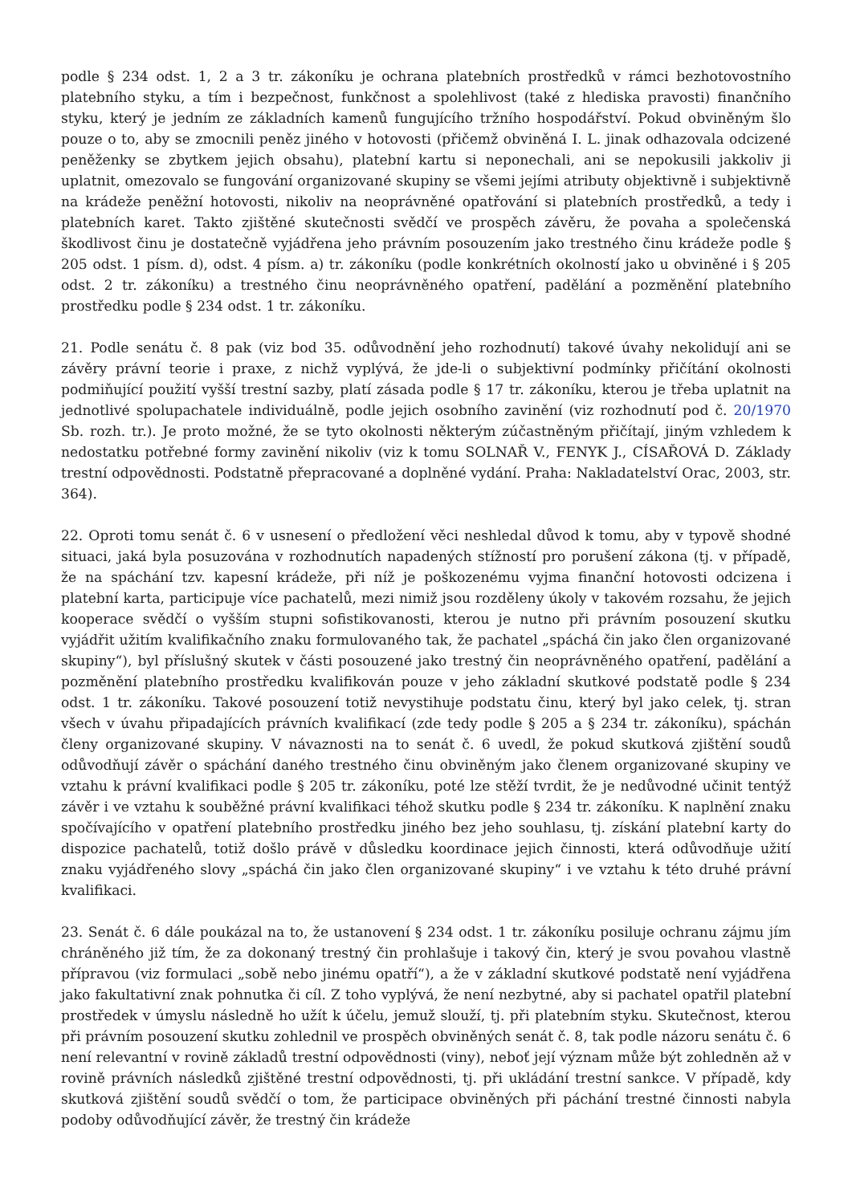podle § 234 odst. 1, 2 a 3 tr. zákoníku je ochrana platebních prostředků v rámci bezhotovostního platebního styku, a tím i bezpečnost, funkčnost a spolehlivost (také z hlediska pravosti) finančního styku, který je jedním ze základních kamenů fungujícího tržního hospodářství. Pokud obviněným šlo pouze o to, aby se zmocnili peněz jiného v hotovosti (přičemž obviněná I. L. jinak odhazovala odcizené peněženky se zbytkem jejich obsahu), platební kartu si neponechali, ani se nepokusili jakkoliv ji uplatnit, omezovalo se fungování organizované skupiny se všemi jejími atributy objektivně i subjektivně na krádeže peněžní hotovosti, nikoliv na neoprávněné opatřování si platebních prostředků, a tedy i platebních karet. Takto zjištěné skutečnosti svědčí ve prospěch závěru, že povaha a společenská škodlivost činu je dostatečně vyjádřena jeho právním posouzením jako trestného činu krádeže podle § 205 odst. 1 písm. d), odst. 4 písm. a) tr. zákoníku (podle konkrétních okolností jako u obviněné i § 205 odst. 2 tr. zákoníku) a trestného činu neoprávněného opatření, padělání a pozměnění platebního prostředku podle § 234 odst. 1 tr. zákoníku.
21. Podle senátu č. 8 pak (viz bod 35. odůvodnění jeho rozhodnutí) takové úvahy nekolidují ani se závěry právní teorie i praxe, z nichž vyplývá, že jde-li o subjektivní podmínky přičítání okolnosti podmiňující použití vyšší trestní sazby, platí zásada podle § 17 tr. zákoníku, kterou je třeba uplatnit na jednotlivé spolupachatele individuálně, podle jejich osobního zavinění (viz rozhodnutí pod č. 20/1970 Sb. rozh. tr.). Je proto možné, že se tyto okolnosti některým zúčastněným přičítají, jiným vzhledem k nedostatku potřebné formy zavinění nikoliv (viz k tomu SOLNAŘ V., FENYK J., CÍSAŘOVÁ D. Základy trestní odpovědnosti. Podstatně přepracované a doplněné vydání. Praha: Nakladatelství Orac, 2003, str. 364).
22. Oproti tomu senát č. 6 v usnesení o předložení věci neshledal důvod k tomu, aby v typově shodné situaci, jaká byla posuzována v rozhodnutích napadených stížností pro porušení zákona (tj. v případě, že na spáchání tzv. kapesní krádeže, při níž je poškozenému vyjma finanční hotovosti odcizena i platební karta, participuje více pachatelů, mezi nimiž jsou rozděleny úkoly v takovém rozsahu, že jejich kooperace svědčí o vyšším stupni sofistikovanosti, kterou je nutno při právním posouzení skutku vyjádřit užitím kvalifikačního znaku formulovaného tak, že pachatel „spáchá čin jako člen organizované skupiny“), byl příslušný skutek v části posouzené jako trestný čin neoprávněného opatření, padělání a pozměnění platebního prostředku kvalifikován pouze v jeho základní skutkové podstatě podle § 234 odst. 1 tr. zákoníku. Takové posouzení totiž nevystihuje podstatu činu, který byl jako celek, tj. stran všech v úvahu připadajících právních kvalifikací (zde tedy podle § 205 a § 234 tr. zákoníku), spáchán členy organizované skupiny. V návaznosti na to senát č. 6 uvedl, že pokud skutková zjištění soudů odůvodňují závěr o spáchání daného trestného činu obviněným jako členem organizované skupiny ve vztahu k právní kvalifikaci podle § 205 tr. zákoníku, poté lze stěží tvrdit, že je nedůvodné učinit tentýž závěr i ve vztahu k souběžné právní kvalifikaci téhož skutku podle § 234 tr. zákoníku. K naplnění znaku spočívajícího v opatření platebního prostředku jiného bez jeho souhlasu, tj. získání platební karty do dispozice pachatelů, totiž došlo právě v důsledku koordinace jejich činnosti, která odůvodňuje užití znaku vyjádřeného slovy „spáchá čin jako člen organizované skupiny“ i ve vztahu k této druhé právní kvalifikaci.
23. Senát č. 6 dále poukázal na to, že ustanovení § 234 odst. 1 tr. zákoníku posiluje ochranu zájmu jím chráněného již tím, že za dokonaný trestný čin prohlašuje i takový čin, který je svou povahou vlastně přípravou (viz formulaci „sobě nebo jinému opatří“), a že v základní skutkové podstatě není vyjádřena jako fakultativní znak pohnutka či cíl. Z toho vyplývá, že není nezbytné, aby si pachatel opatřil platební prostředek v úmyslu následně ho užít k účelu, jemuž slouží, tj. při platebním styku. Skutečnost, kterou při právním posouzení skutku zohlednil ve prospěch obviněných senát č. 8, tak podle názoru senátu č. 6 není relevantní v rovině základů trestní odpovědnosti (viny), neboť její význam může být zohledněn až v rovině právních následků zjištěné trestní odpovědnosti, tj. při ukládání trestní sankce. V případě, kdy skutková zjištění soudů svědčí o tom, že participace obviněných při páchání trestné činnosti nabyla podoby odůvodňující závěr, že trestný čin krádeže